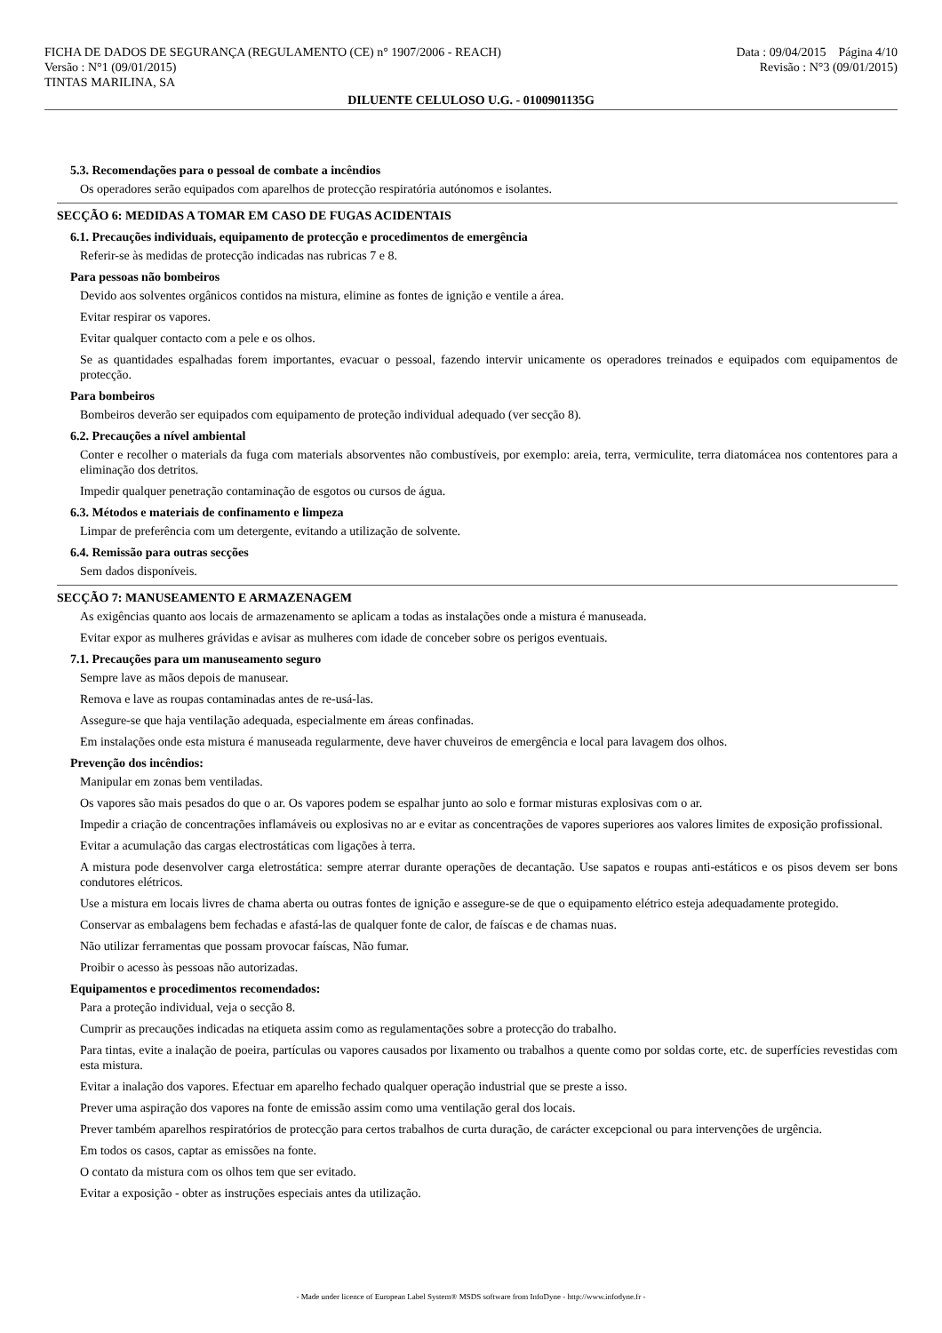FICHA DE DADOS DE SEGURANÇA (REGULAMENTO (CE) n° 1907/2006 - REACH)
Versão : N°1 (09/01/2015)
TINTAS MARILINA, SA
Data : 09/04/2015 Página 4/10
Revisão : N°3 (09/01/2015)
DILUENTE CELULOSO U.G. - 0100901135G
5.3. Recomendações para o pessoal de combate a incêndios
Os operadores serão equipados com aparelhos de protecção respiratória autónomos e isolantes.
SECÇÃO 6: MEDIDAS A TOMAR EM CASO DE FUGAS ACIDENTAIS
6.1. Precauções individuais, equipamento de protecção e procedimentos de emergência
Referir-se às medidas de protecção indicadas nas rubricas 7 e 8.
Para pessoas não bombeiros
Devido aos solventes orgânicos contidos na mistura, elimine as fontes de ignição e ventile a área.
Evitar respirar os vapores.
Evitar qualquer contacto com a pele e os olhos.
Se as quantidades espalhadas forem importantes, evacuar o pessoal, fazendo intervir unicamente os operadores treinados e equipados com equipamentos de protecção.
Para bombeiros
Bombeiros deverão ser equipados com equipamento de proteção individual adequado (ver secção 8).
6.2. Precauções a nível ambiental
Conter e recolher o materials da fuga com materials absorventes não combustíveis, por exemplo: areia, terra, vermiculite, terra diatomácea nos contentores para a eliminação dos detritos.
Impedir qualquer penetração contaminação de esgotos ou cursos de água.
6.3. Métodos e materiais de confinamento e limpeza
Limpar de preferência com um detergente, evitando a utilização de solvente.
6.4. Remissão para outras secções
Sem dados disponíveis.
SECÇÃO 7: MANUSEAMENTO E ARMAZENAGEM
As exigências quanto aos locais de armazenamento se aplicam a todas as instalações onde a mistura é manuseada.
Evitar expor as mulheres grávidas e avisar as mulheres com idade de conceber sobre os perigos eventuais.
7.1. Precauções para um manuseamento seguro
Sempre lave as mãos depois de manusear.
Remova e lave as roupas contaminadas antes de re-usá-las.
Assegure-se que haja ventilação adequada, especialmente em áreas confinadas.
Em instalações onde esta mistura é manuseada regularmente, deve haver chuveiros de emergência e local para lavagem dos olhos.
Prevenção dos incêndios:
Manipular em zonas bem ventiladas.
Os vapores são mais pesados do que o ar. Os vapores podem se espalhar junto ao solo e formar misturas explosivas com o ar.
Impedir a criação de concentrações inflamáveis ou explosivas no ar e evitar as concentrações de vapores superiores aos valores limites de exposição profissional.
Evitar a acumulação das cargas electrostáticas com ligações à terra.
A mistura pode desenvolver carga eletrostática: sempre aterrar durante operações de decantação. Use sapatos e roupas anti-estáticos e os pisos devem ser bons condutores elétricos.
Use a mistura em locais livres de chama aberta ou outras fontes de ignição e assegure-se de que o equipamento elétrico esteja adequadamente protegido.
Conservar as embalagens bem fechadas e afastá-las de qualquer fonte de calor, de faíscas e de chamas nuas.
Não utilizar ferramentas que possam provocar faíscas, Não fumar.
Proibir o acesso às pessoas não autorizadas.
Equipamentos e procedimentos recomendados:
Para a proteção individual, veja o secção 8.
Cumprir as precauções indicadas na etiqueta assim como as regulamentações sobre a protecção do trabalho.
Para tintas, evite a inalação de poeira, partículas ou vapores causados por lixamento ou trabalhos a quente como por soldas corte, etc. de superfícies revestidas com esta mistura.
Evitar a inalação dos vapores. Efectuar em aparelho fechado qualquer operação industrial que se preste a isso.
Prever uma aspiração dos vapores na fonte de emissão assim como uma ventilação geral dos locais.
Prever também aparelhos respiratórios de protecção para certos trabalhos de curta duração, de carácter excepcional ou para intervenções de urgência.
Em todos os casos, captar as emissões na fonte.
O contato da mistura com os olhos tem que ser evitado.
Evitar a exposição - obter as instruções especiais antes da utilização.
- Made under licence of European Label System® MSDS software from InfoDyne - http://www.infodyne.fr -